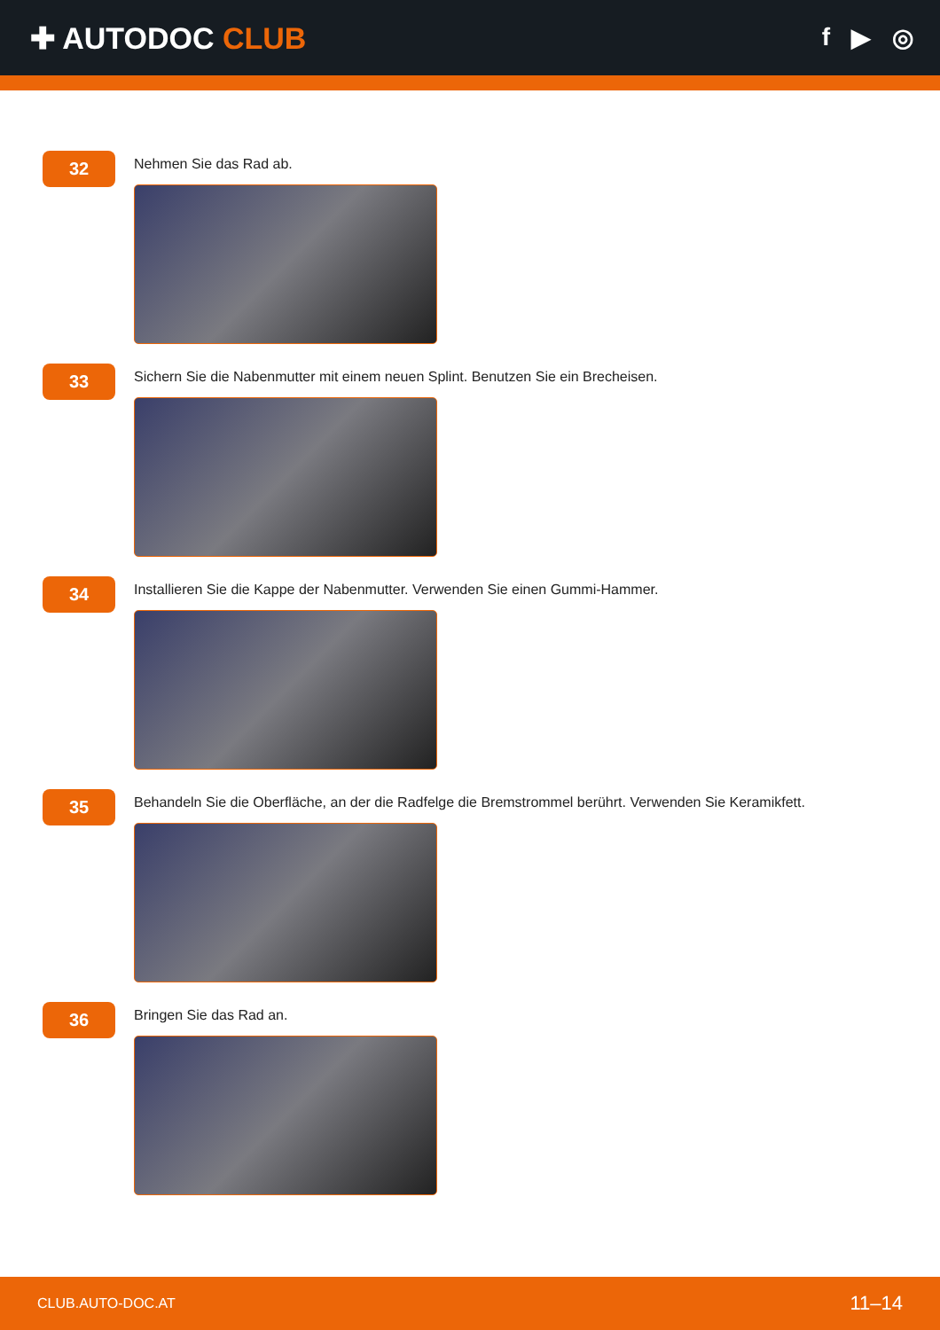✚ AUTODOC CLUB
f ▶ ◎
32
Nehmen Sie das Rad ab.
33
Sichern Sie die Nabenmutter mit einem neuen Splint. Benutzen Sie ein Brecheisen.
34
Installieren Sie die Kappe der Nabenmutter. Verwenden Sie einen Gummi-Hammer.
35
Behandeln Sie die Oberfläche, an der die Radfelge die Bremstrommel berührt. Verwenden Sie Keramikfett.
36
Bringen Sie das Rad an.
CLUB.AUTO-DOC.AT 11–14